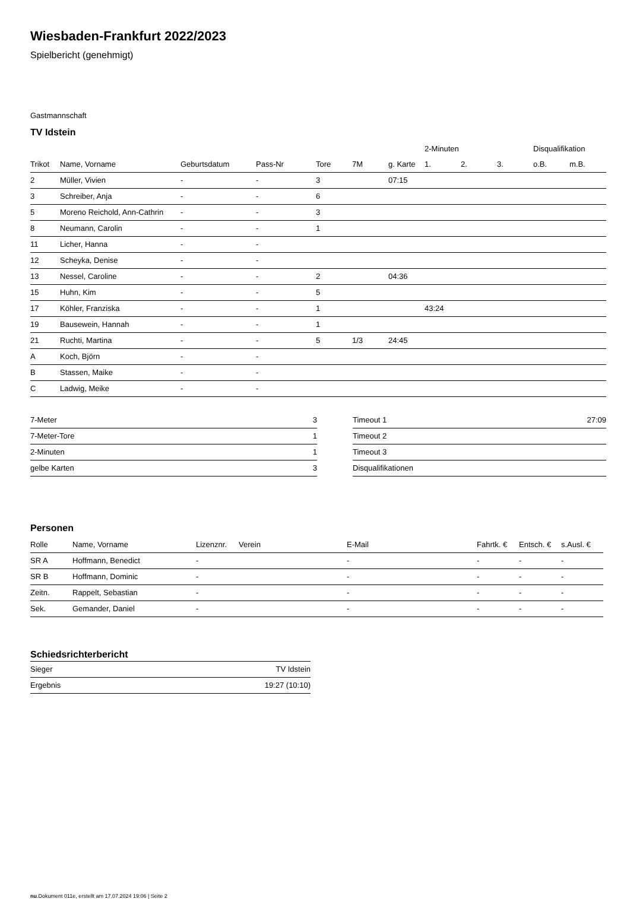Wiesbaden-Frankfurt 2022/2023
Spielbericht (genehmigt)
Gastmannschaft
TV Idstein
| | | | | | | | 2-Minuten | | | Disqualifikation | |
| --- | --- | --- | --- | --- | --- | --- | --- | --- | --- | --- | --- |
| Trikot | Name, Vorname | Geburtsdatum | Pass-Nr | Tore | 7M | g. Karte | 1. | 2. | 3. | o.B. | m.B. |
| 2 | Müller, Vivien | - | - | 3 | | 07:15 | | | | | |
| 3 | Schreiber, Anja | - | - | 6 | | | | | | | |
| 5 | Moreno Reichold, Ann-Cathrin | - | - | 3 | | | | | | | |
| 8 | Neumann, Carolin | - | - | 1 | | | | | | | |
| 11 | Licher, Hanna | - | - | | | | | | | | |
| 12 | Scheyka, Denise | - | - | | | | | | | | |
| 13 | Nessel, Caroline | - | - | 2 | | 04:36 | | | | | |
| 15 | Huhn, Kim | - | - | 5 | | | | | | | |
| 17 | Köhler, Franziska | - | - | 1 | | | 43:24 | | | | |
| 19 | Bausewein, Hannah | - | - | 1 | | | | | | | |
| 21 | Ruchti, Martina | - | - | 5 | 1/3 | 24:45 | | | | | |
| A | Koch, Björn | - | - | | | | | | | | |
| B | Stassen, Maike | - | - | | | | | | | | |
| C | Ladwig, Meike | - | - | | | | | | | | |
| 7-Meter | 3 |
| 7-Meter-Tore | 1 |
| 2-Minuten | 1 |
| gelbe Karten | 3 |
| Timeout 1 | 27:09 |
| Timeout 2 | |
| Timeout 3 | |
| Disqualifikationen | |
Personen
| Rolle | Name, Vorname | Lizenznr. | Verein | E-Mail | Fahrtk. € | Entsch. € | s.Ausl. € |
| --- | --- | --- | --- | --- | --- | --- | --- |
| SR A | Hoffmann, Benedict | - | | - | - | - | - |
| SR B | Hoffmann, Dominic | - | | - | - | - | - |
| Zeitn. | Rappelt, Sebastian | - | | - | - | - | - |
| Sek. | Gemander, Daniel | - | | - | - | - | - |
Schiedsrichterbericht
| Sieger | TV Idstein |
| Ergebnis | 19:27 (10:10) |
nu.Dokument 011e, erstellt am 17.07.2024 19:06 | Seite 2